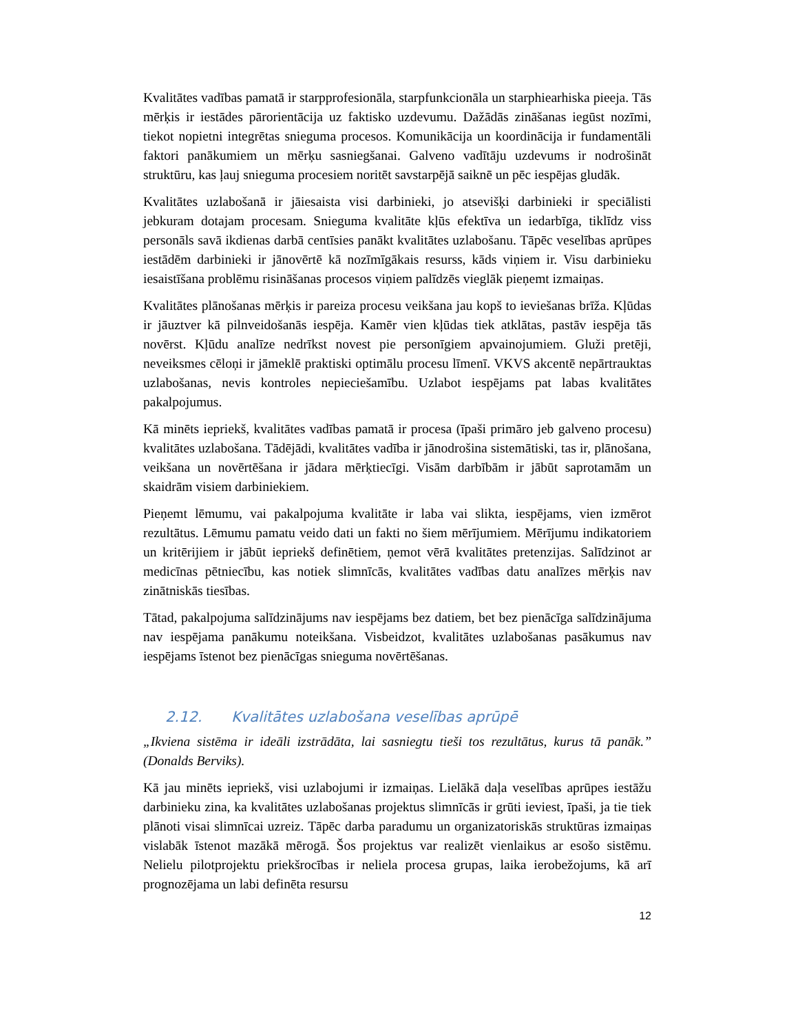Kvalitātes vadības pamatā ir starpprofesionāla, starpfunkcionāla un starphiearhiska pieeja. Tās mērķis ir iestādes pārorientācija uz faktisko uzdevumu. Dažādās zināšanas iegūst nozīmi, tiekot nopietni integrētas snieguma procesos. Komunikācija un koordinācija ir fundamentāli faktori panākumiem un mērķu sasniegšanai. Galveno vadītāju uzdevums ir nodrošināt struktūru, kas ļauj snieguma procesiem noritēt savstarpējā saiknē un pēc iespējas gludāk.
Kvalitātes uzlabošanā ir jāiesaista visi darbinieki, jo atsevišķi darbinieki ir speciālisti jebkuram dotajam procesam. Snieguma kvalitāte kļūs efektīva un iedarbīga, tiklīdz viss personāls savā ikdienas darbā centīsies panākt kvalitātes uzlabošanu. Tāpēc veselības aprūpes iestādēm darbinieki ir jānovērtē kā nozīmīgākais resurss, kāds viņiem ir. Visu darbinieku iesaistīšana problēmu risināšanas procesos viņiem palīdzēs vieglāk pieņemt izmaiņas.
Kvalitātes plānošanas mērķis ir pareiza procesu veikšana jau kopš to ieviešanas brīža. Kļūdas ir jāuztver kā pilnveidošanās iespēja. Kamēr vien kļūdas tiek atklātas, pastāv iespēja tās novērst. Kļūdu analīze nedrīkst novest pie personīgiem apvainojumiem. Gluži pretēji, neveiksmes cēloņi ir jāmeklē praktiski optimālu procesu līmenī. VKVS akcentē nepārtrauktas uzlabošanas, nevis kontroles nepieciešamību. Uzlabot iespējams pat labas kvalitātes pakalpojumus.
Kā minēts iepriekš, kvalitātes vadības pamatā ir procesa (īpaši primāro jeb galveno procesu) kvalitātes uzlabošana. Tādējādi, kvalitātes vadība ir jānodrošina sistemātiski, tas ir, plānošana, veikšana un novērtēšana ir jādara mērķtiecīgi. Visām darbībām ir jābūt saprotamām un skaidrām visiem darbiniekiem.
Pieņemt lēmumu, vai pakalpojuma kvalitāte ir laba vai slikta, iespējams, vien izmērot rezultātus. Lēmumu pamatu veido dati un fakti no šiem mērījumiem. Mērījumu indikatoriem un kritērijiem ir jābūt iepriekš definētiem, ņemot vērā kvalitātes pretenzijas. Salīdzinot ar medicīnas pētniecību, kas notiek slimnīcās, kvalitātes vadības datu analīzes mērķis nav zinātniskās tiesības.
Tātad, pakalpojuma salīdzinājums nav iespējams bez datiem, bet bez pienācīga salīdzinājuma nav iespējama panākumu noteikšana. Visbeidzot, kvalitātes uzlabošanas pasākumus nav iespējams īstenot bez pienācīgas snieguma novērtēšanas.
2.12. Kvalitātes uzlabošana veselības aprūpē
„Ikviena sistēma ir ideāli izstrādāta, lai sasniegtu tieši tos rezultātus, kurus tā panāk.” (Donalds Berviks).
Kā jau minēts iepriekš, visi uzlabojumi ir izmaiņas. Lielākā daļa veselības aprūpes iestāžu darbinieku zina, ka kvalitātes uzlabošanas projektus slimnīcās ir grūti ieviest, īpaši, ja tie tiek plānoti visai slimnīcai uzreiz. Tāpēc darba paradumu un organizatoriskās struktūras izmaiņas vislabāk īstenot mazākā mērogā. Šos projektus var realizēt vienlaikus ar esošo sistēmu. Nelielu pilotprojektu priekšrocības ir neliela procesa grupas, laika ierobežojums, kā arī prognozējama un labi definēta resursu
12